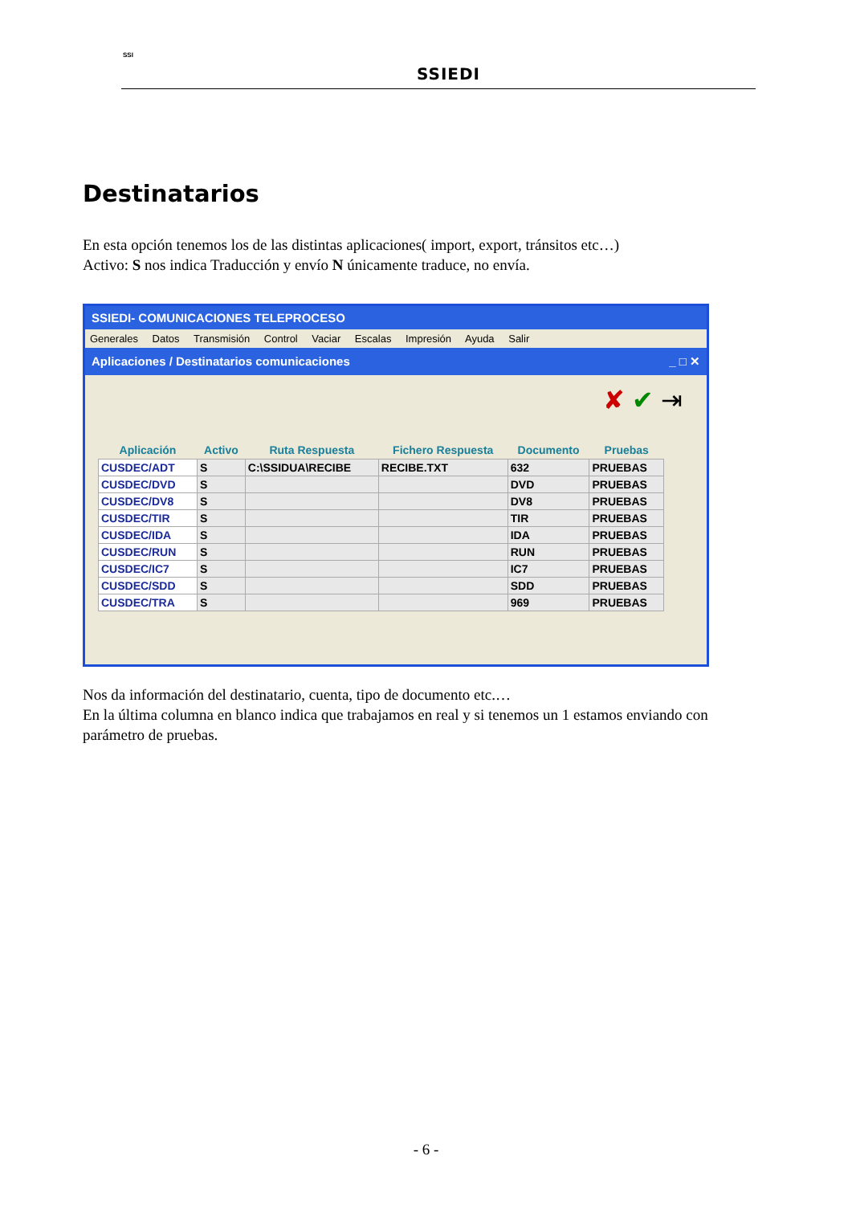SSI
SSIEDI
Destinatarios
En esta opción tenemos los de las distintas aplicaciones( import, export, tránsitos etc…)
Activo: S nos indica Traducción y envío N únicamente traduce, no envía.
SSIEDI- COMUNICACIONES TELEPROCESO
Generales Datos Transmisión Control Vaciar Escalas Impresión Ayuda Salir
Aplicaciones / Destinatarios comunicaciones _ □ ✕
✘ ✔ ⇥
| Aplicación | Activo | Ruta Respuesta | Fichero Respuesta | Documento | Pruebas |
| --- | --- | --- | --- | --- | --- |
| CUSDEC/ADT | S | C:\SSIDUA\RECIBE | RECIBE.TXT | 632 | PRUEBAS |
| CUSDEC/DVD | S | | | DVD | PRUEBAS |
| CUSDEC/DV8 | S | | | DV8 | PRUEBAS |
| CUSDEC/TIR | S | | | TIR | PRUEBAS |
| CUSDEC/IDA | S | | | IDA | PRUEBAS |
| CUSDEC/RUN | S | | | RUN | PRUEBAS |
| CUSDEC/IC7 | S | | | IC7 | PRUEBAS |
| CUSDEC/SDD | S | | | SDD | PRUEBAS |
| CUSDEC/TRA | S | | | 969 | PRUEBAS |
Nos da información del destinatario, cuenta, tipo de documento etc.…
En la última columna en blanco indica que trabajamos en real y si tenemos un 1 estamos enviando con parámetro de pruebas.
- 6 -